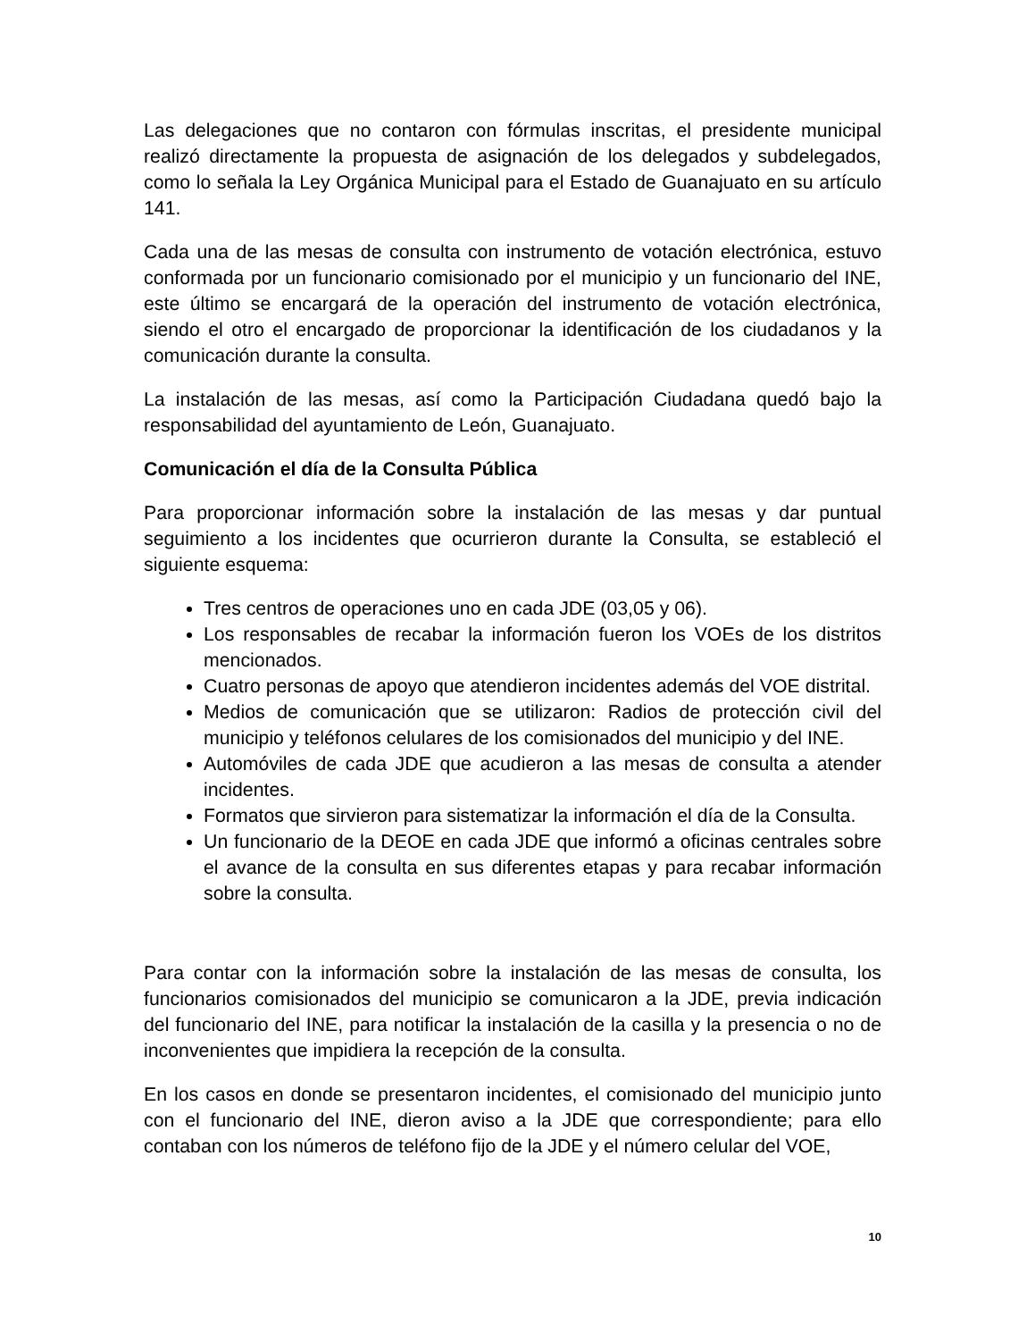Las delegaciones que no contaron con fórmulas inscritas, el presidente municipal realizó directamente la propuesta de asignación de los delegados y subdelegados, como lo señala la Ley Orgánica Municipal para el Estado de Guanajuato en su artículo 141.
Cada una de las mesas de consulta con instrumento de votación electrónica, estuvo conformada por un funcionario comisionado por el municipio y un funcionario del INE, este último se encargará de la operación del instrumento de votación electrónica, siendo el otro el encargado de proporcionar la identificación de los ciudadanos y la comunicación durante la consulta.
La instalación de las mesas, así como la Participación Ciudadana quedó bajo la responsabilidad del ayuntamiento de León, Guanajuato.
Comunicación el día de la Consulta Pública
Para proporcionar información sobre la instalación de las mesas y dar puntual seguimiento a los incidentes que ocurrieron durante la Consulta, se estableció el siguiente esquema:
Tres centros de operaciones uno en cada JDE (03,05 y 06).
Los responsables de recabar la información fueron los VOEs de los distritos mencionados.
Cuatro personas de apoyo que atendieron incidentes además del VOE distrital.
Medios de comunicación que se utilizaron: Radios de protección civil del municipio y teléfonos celulares de los comisionados del municipio y del INE.
Automóviles de cada JDE que acudieron a las mesas de consulta a atender incidentes.
Formatos que sirvieron para sistematizar la información el día de la Consulta.
Un funcionario de la DEOE en cada JDE que informó a oficinas centrales sobre el avance de la consulta en sus diferentes etapas y para recabar información sobre la consulta.
Para contar con la información sobre la instalación de las mesas de consulta, los funcionarios comisionados del municipio se comunicaron a la JDE, previa indicación del funcionario del INE, para notificar la instalación de la casilla y la presencia o no de inconvenientes que impidiera la recepción de la consulta.
En los casos en donde se presentaron incidentes, el comisionado del municipio junto con el funcionario del INE, dieron aviso a la JDE que correspondiente; para ello contaban con los números de teléfono fijo de la JDE y el número celular del VOE,
10